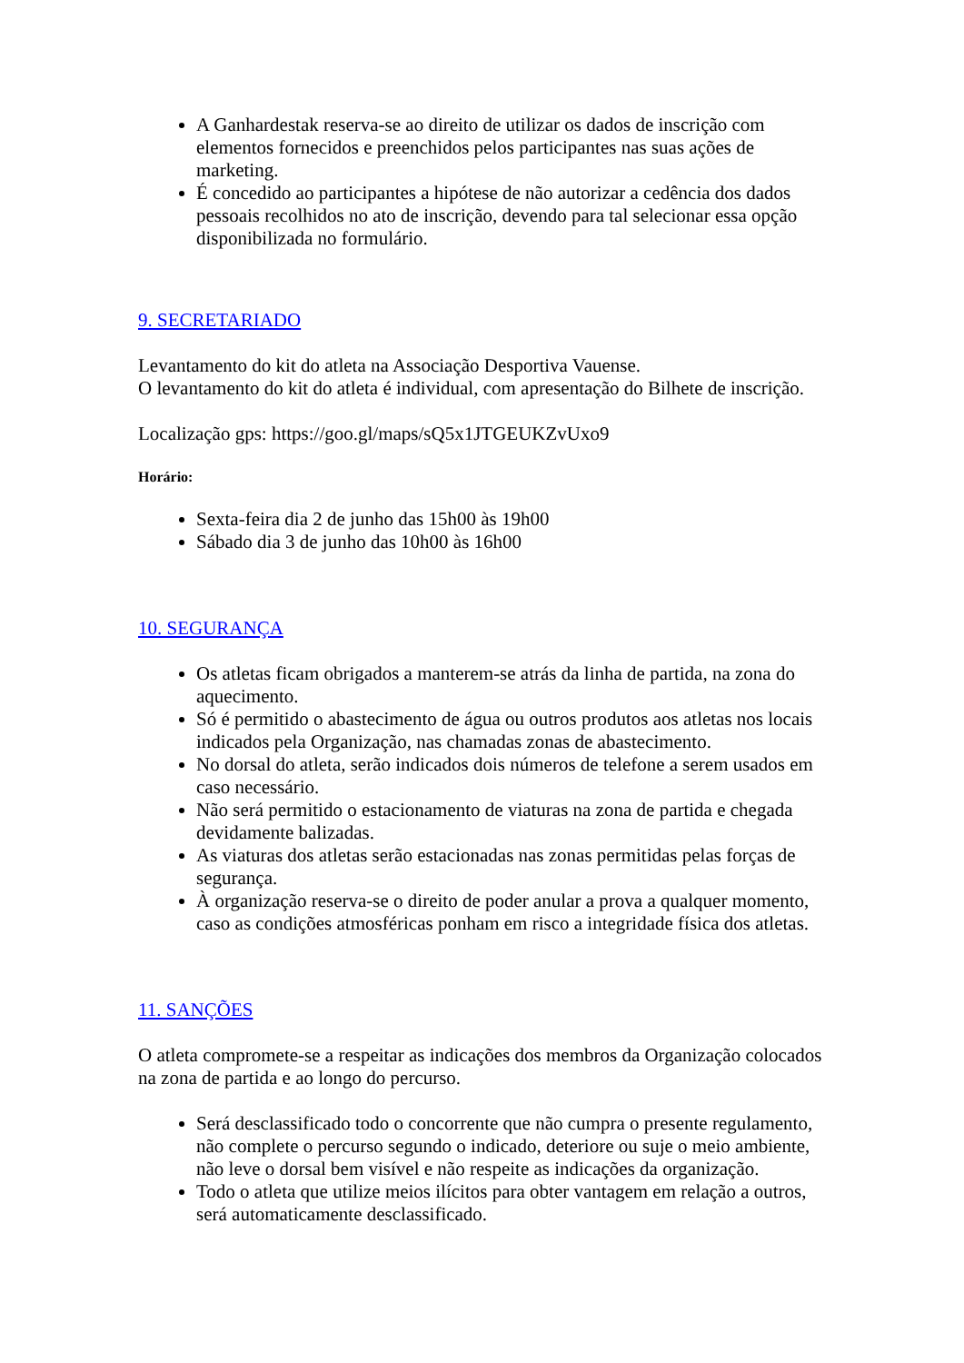A Ganhardestak reserva-se ao direito de utilizar os dados de inscrição com elementos fornecidos e preenchidos pelos participantes nas suas ações de marketing.
É concedido ao participantes a hipótese de não autorizar a cedência dos dados pessoais recolhidos no ato de inscrição, devendo para tal selecionar essa opção disponibilizada no formulário.
9. SECRETARIADO
Levantamento do kit do atleta na Associação Desportiva Vauense.
O levantamento do kit do atleta é individual, com apresentação do Bilhete de inscrição.
Localização gps: https://goo.gl/maps/sQ5x1JTGEUKZvUxo9
Horário:
Sexta-feira dia 2 de junho das 15h00 às 19h00
Sábado dia 3 de junho das 10h00 às 16h00
10. SEGURANÇA
Os atletas ficam obrigados a manterem-se atrás da linha de partida, na zona do aquecimento.
Só é permitido o abastecimento de água ou outros produtos aos atletas nos locais indicados pela Organização, nas chamadas zonas de abastecimento.
No dorsal do atleta, serão indicados dois números de telefone a serem usados em caso necessário.
Não será permitido o estacionamento de viaturas na zona de partida e chegada devidamente balizadas.
As viaturas dos atletas serão estacionadas nas zonas permitidas pelas forças de segurança.
À organização reserva-se o direito de poder anular a prova a qualquer momento, caso as condições atmosféricas ponham em risco a integridade física dos atletas.
11. SANÇÕES
O atleta compromete-se a respeitar as indicações dos membros da Organização colocados na zona de partida e ao longo do percurso.
Será desclassificado todo o concorrente que não cumpra o presente regulamento, não complete o percurso segundo o indicado, deteriore ou suje o meio ambiente, não leve o dorsal bem visível e não respeite as indicações da organização.
Todo o atleta que utilize meios ilícitos para obter vantagem em relação a outros, será automaticamente desclassificado.